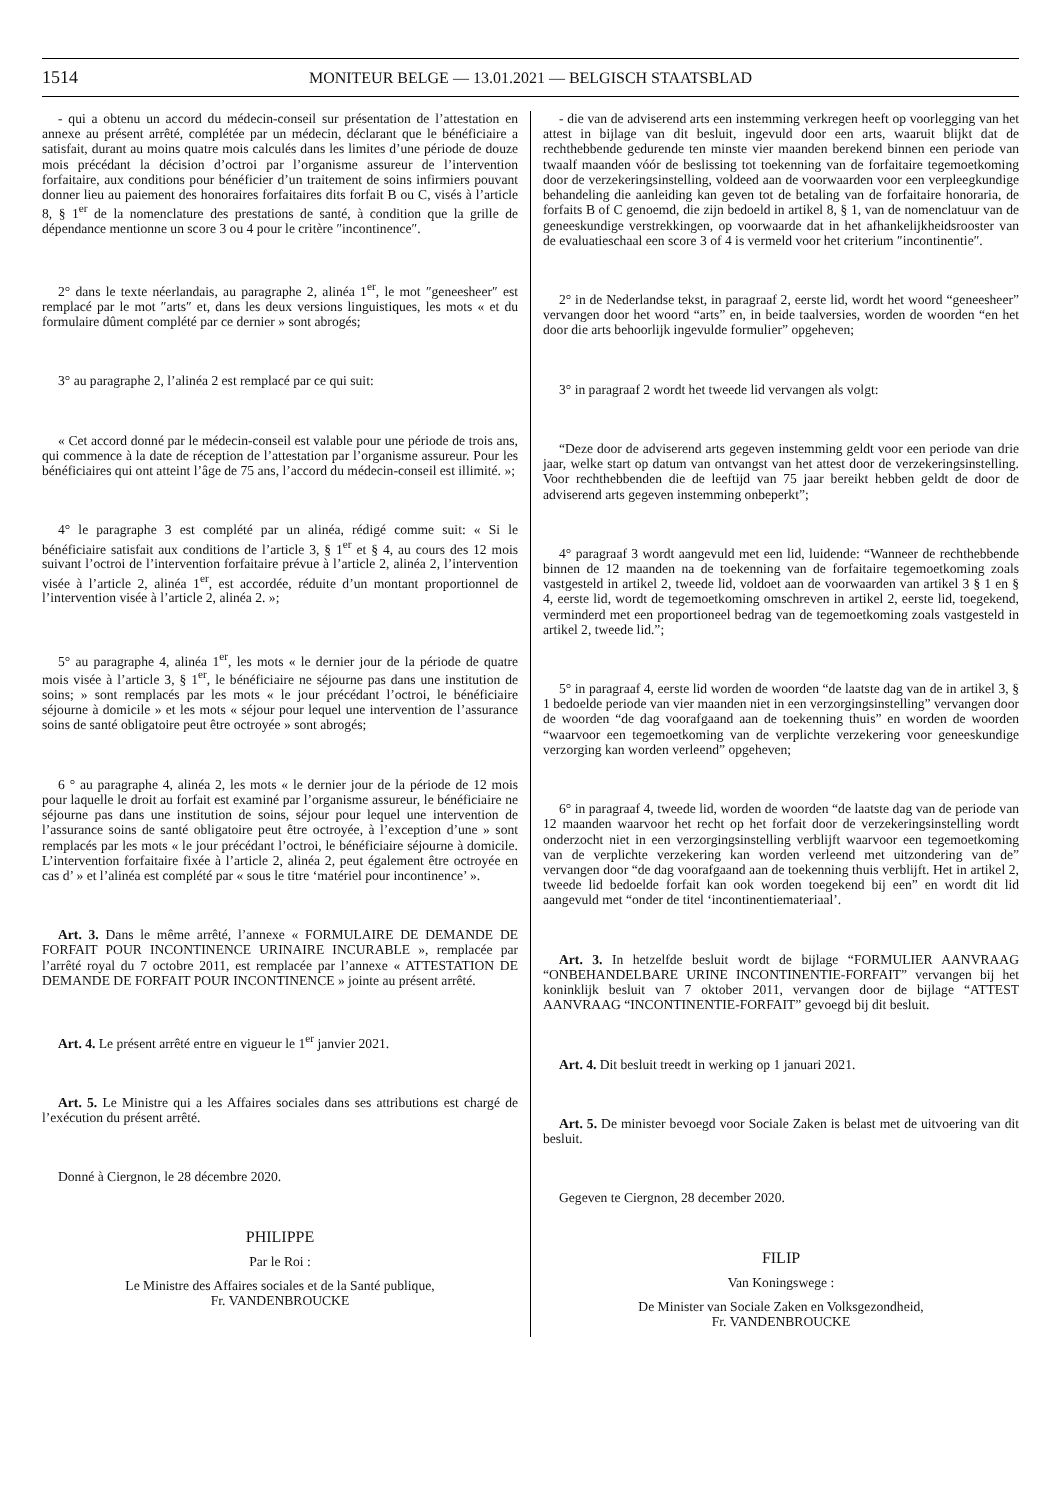1514
MONITEUR BELGE — 13.01.2021 — BELGISCH STAATSBLAD
- qui a obtenu un accord du médecin-conseil sur présentation de l’attestation en annexe au présent arrêté, complétée par un médecin, déclarant que le bénéficiaire a satisfait, durant au moins quatre mois calculés dans les limites d’une période de douze mois précédant la décision d’octroi par l’organisme assureur de l’intervention forfaitaire, aux conditions pour bénéficier d’un traitement de soins infirmiers pouvant donner lieu au paiement des honoraires forfaitaires dits forfait B ou C, visés à l’article 8, § 1<sup>er</sup> de la nomenclature des prestations de santé, à condition que la grille de dépendance mentionne un score 3 ou 4 pour le critère ″incontinence″.
2° dans le texte néerlandais, au paragraphe 2, alinéa 1<sup>er</sup>, le mot ″geneesheer″ est remplacé par le mot ″arts″ et, dans les deux versions linguistiques, les mots « et du formulaire dûment complété par ce dernier » sont abrogés;
3° au paragraphe 2, l’alinéa 2 est remplacé par ce qui suit:
« Cet accord donné par le médecin-conseil est valable pour une période de trois ans, qui commence à la date de réception de l’attestation par l’organisme assureur. Pour les bénéficiaires qui ont atteint l’âge de 75 ans, l’accord du médecin-conseil est illimité. »;
4° le paragraphe 3 est complété par un alinéa, rédigé comme suit: « Si le bénéficiaire satisfait aux conditions de l’article 3, § 1<sup>er</sup> et § 4, au cours des 12 mois suivant l’octroi de l’intervention forfaitaire prévue à l’article 2, alinéa 2, l’intervention visée à l’article 2, alinéa 1<sup>er</sup>, est accordée, réduite d’un montant proportionnel de l’intervention visée à l’article 2, alinéa 2. »;
5° au paragraphe 4, alinéa 1<sup>er</sup>, les mots « le dernier jour de la période de quatre mois visée à l’article 3, § 1<sup>er</sup>, le bénéficiaire ne séjourne pas dans une institution de soins; » sont remplacés par les mots « le jour précédant l’octroi, le bénéficiaire séjourne à domicile » et les mots « séjour pour lequel une intervention de l’assurance soins de santé obligatoire peut être octroyée » sont abrogés;
6 ° au paragraphe 4, alinéa 2, les mots « le dernier jour de la période de 12 mois pour laquelle le droit au forfait est examiné par l’organisme assureur, le bénéficiaire ne séjourne pas dans une institution de soins, séjour pour lequel une intervention de l’assurance soins de santé obligatoire peut être octroyée, à l’exception d’une » sont remplacés par les mots « le jour précédant l’octroi, le bénéficiaire séjourne à domicile. L’intervention forfaitaire fixée à l’article 2, alinéa 2, peut également être octroyée en cas d’ » et l’alinéa est complété par « sous le titre ‘matériel pour incontinence’ ».
Art. 3. Dans le même arrêté, l’annexe « FORMULAIRE DE DEMANDE DE FORFAIT POUR INCONTINENCE URINAIRE INCURABLE », remplacée par l’arrêté royal du 7 octobre 2011, est remplacée par l’annexe « ATTESTATION DE DEMANDE DE FORFAIT POUR INCONTINENCE » jointe au présent arrêté.
Art. 4. Le présent arrêté entre en vigueur le 1<sup>er</sup> janvier 2021.
Art. 5. Le Ministre qui a les Affaires sociales dans ses attributions est chargé de l’exécution du présent arrêté.
Donné à Ciergnon, le 28 décembre 2020.
PHILIPPE
Par le Roi :
Le Ministre des Affaires sociales et de la Santé publique,
Fr. VANDENBROUCKE
- die van de adviserend arts een instemming verkregen heeft op voorlegging van het attest in bijlage van dit besluit, ingevuld door een arts, waaruit blijkt dat de rechthebbende gedurende ten minste vier maanden berekend binnen een periode van twaalf maanden vóór de beslissing tot toekenning van de forfaitaire tegemoetkoming door de verzekeringsinstelling, voldeed aan de voorwaarden voor een verpleegkundige behandeling die aanleiding kan geven tot de betaling van de forfaitaire honoraria, de forfaits B of C genoemd, die zijn bedoeld in artikel 8, § 1, van de nomenclatuur van de geneeskundige verstrekkingen, op voorwaarde dat in het afhankelijkheidsrooster van de evaluatieschaal een score 3 of 4 is vermeld voor het criterium ″incontinentie″.
2° in de Nederlandse tekst, in paragraaf 2, eerste lid, wordt het woord “geneesheer” vervangen door het woord “arts” en, in beide taalversies, worden de woorden “en het door die arts behoorlijk ingevulde formulier” opgeheven;
3° in paragraaf 2 wordt het tweede lid vervangen als volgt:
“Deze door de adviserend arts gegeven instemming geldt voor een periode van drie jaar, welke start op datum van ontvangst van het attest door de verzekeringsinstelling. Voor rechthebbenden die de leeftijd van 75 jaar bereikt hebben geldt de door de adviserend arts gegeven instemming onbeperkt”;
4° paragraaf 3 wordt aangevuld met een lid, luidende: “Wanneer de rechthebbende binnen de 12 maanden na de toekenning van de forfaitaire tegemoetkoming zoals vastgesteld in artikel 2, tweede lid, voldoet aan de voorwaarden van artikel 3 § 1 en § 4, eerste lid, wordt de tegemoetkoming omschreven in artikel 2, eerste lid, toegekend, verminderd met een proportioneel bedrag van de tegemoetkoming zoals vastgesteld in artikel 2, tweede lid.”;
5° in paragraaf 4, eerste lid worden de woorden “de laatste dag van de in artikel 3, § 1 bedoelde periode van vier maanden niet in een verzorgingsinstelling” vervangen door de woorden “de dag voorafgaand aan de toekenning thuis” en worden de woorden “waarvoor een tegemoetkoming van de verplichte verzekering voor geneeskundige verzorging kan worden verleend” opgeheven;
6° in paragraaf 4, tweede lid, worden de woorden “de laatste dag van de periode van 12 maanden waarvoor het recht op het forfait door de verzekeringsinstelling wordt onderzocht niet in een verzorgingsinstelling verblijft waarvoor een tegemoetkoming van de verplichte verzekering kan worden verleend met uitzondering van de” vervangen door “de dag voorafgaand aan de toekenning thuis verblijft. Het in artikel 2, tweede lid bedoelde forfait kan ook worden toegekend bij een” en wordt dit lid aangevuld met “onder de titel ‘incontinentiemateriaal’.
Art. 3. In hetzelfde besluit wordt de bijlage “FORMULIER AANVRAAG “ONBEHANDELBARE URINE INCONTINENTIE-FORFAIT” vervangen bij het koninklijk besluit van 7 oktober 2011, vervangen door de bijlage “ATTEST AANVRAAG “INCONTINENTIE-FORFAIT” gevoegd bij dit besluit.
Art. 4. Dit besluit treedt in werking op 1 januari 2021.
Art. 5. De minister bevoegd voor Sociale Zaken is belast met de uitvoering van dit besluit.
Gegeven te Ciergnon, 28 december 2020.
FILIP
Van Koningswege :
De Minister van Sociale Zaken en Volksgezondheid,
Fr. VANDENBROUCKE